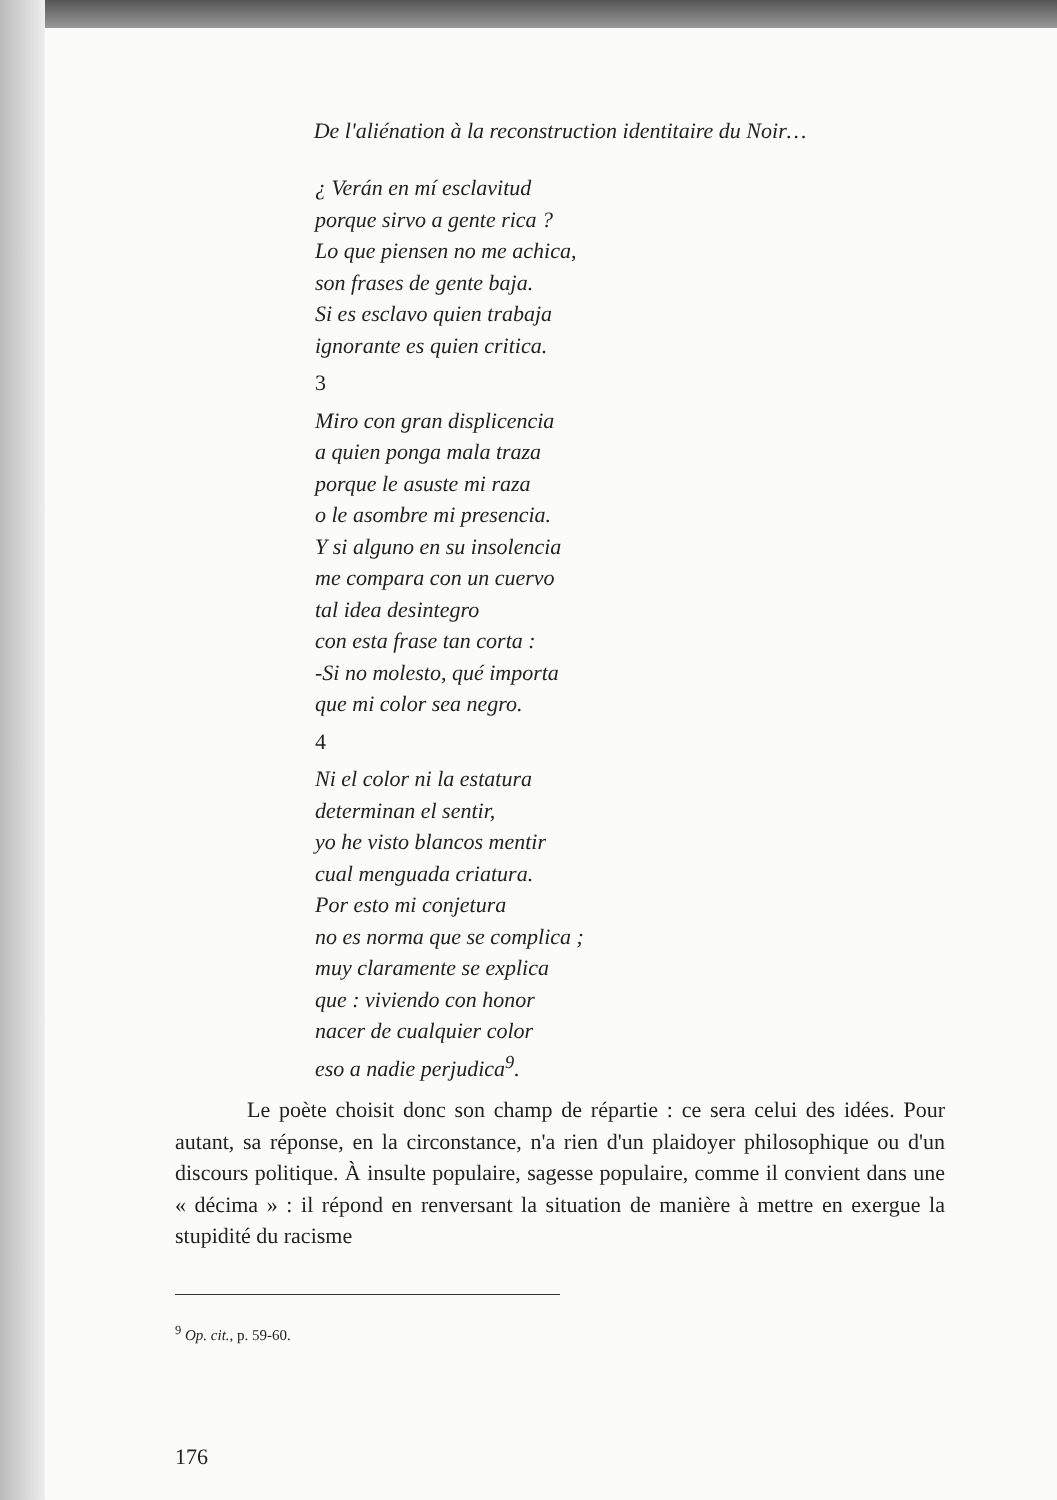De l'aliénation à la reconstruction identitaire du Noir…
¿ Verán en mí esclavitud
porque sirvo a gente rica ?
Lo que piensen no me achica,
son frases de gente baja.
Si es esclavo quien trabaja
ignorante es quien critica.
3
Miro con gran displicencia
a quien ponga mala traza
porque le asuste mi raza
o le asombre mi presencia.
Y si alguno en su insolencia
me compara con un cuervo
tal idea desintegro
con esta frase tan corta :
-Si no molesto, qué importa
que mi color sea negro.
4
Ni el color ni la estatura
determinan el sentir,
yo he visto blancos mentir
cual menguada criatura.
Por esto mi conjetura
no es norma que se complica ;
muy claramente se explica
que : viviendo con honor
nacer de cualquier color
eso a nadie perjudica<sup>9</sup>.
Le poète choisit donc son champ de répartie : ce sera celui des idées. Pour autant, sa réponse, en la circonstance, n'a rien d'un plaidoyer philosophique ou d'un discours politique. À insulte populaire, sagesse populaire, comme il convient dans une « décima » : il répond en renversant la situation de manière à mettre en exergue la stupidité du racisme
<sup>9</sup> Op. cit., p. 59-60.
176